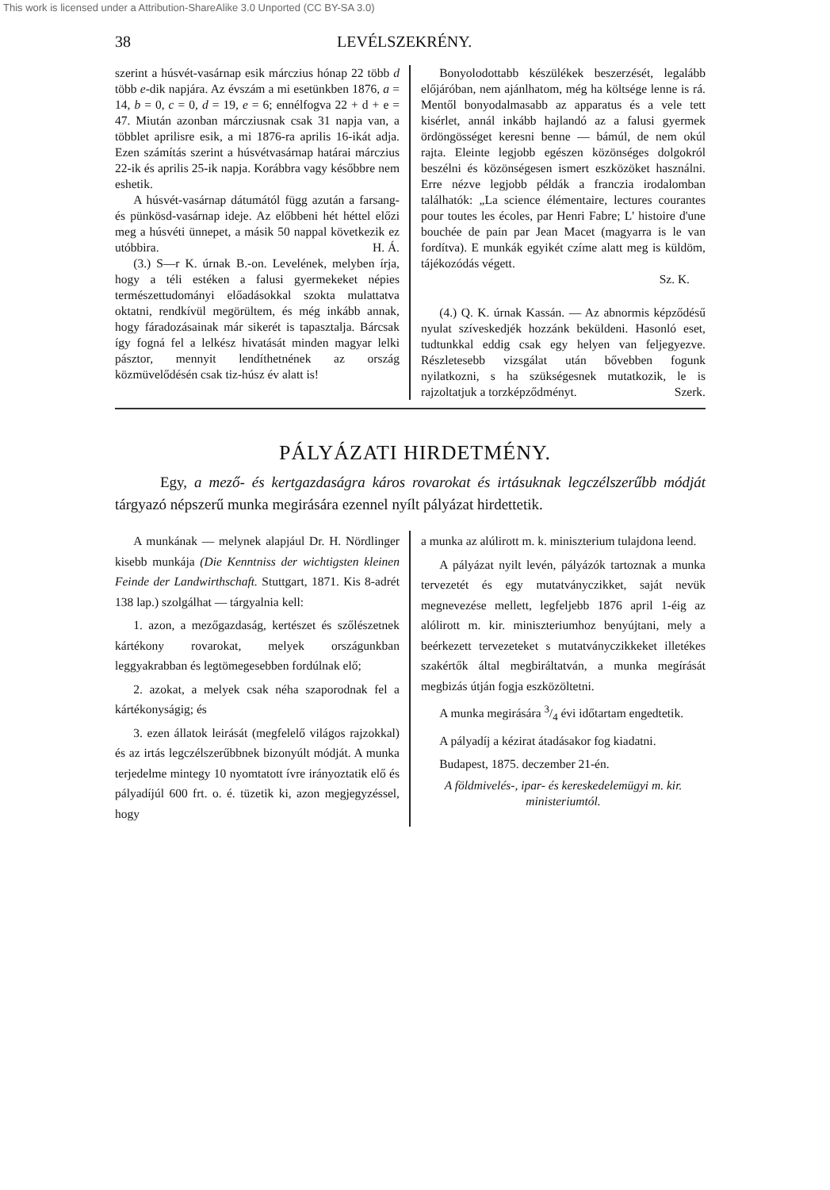This work is licensed under a Attribution-ShareAlike 3.0 Unported (CC BY-SA 3.0)
38 LEVÉLSZEKRÉNY.
szerint a húsvét-vasárnap esik márczius hónap 22 több d több e-dik napjára. Az évszám a mi esetünkben 1876, a = 14, b = 0, c = 0, d = 19, e = 6; ennélfogva 22 + d + e = 47. Miután azonban márcziusnak csak 31 napja van, a többlet aprilisre esik, a mi 1876-ra aprilis 16-ikát adja. Ezen számítás szerint a húsvétvasárnap határai márczius 22-ik és aprilis 25-ik napja. Korábbra vagy későbbre nem eshetik.
A húsvét-vasárnap dátumától függ azután a farsang- és pünkösd-vasárnap ideje. Az előbbeni hét héttel előzi meg a húsvéti ünnepet, a másik 50 nappal következik ez utóbbira. H. Á.
(3.) S—r K. úrnak B.-on. Levelének, melyben írja, hogy a téli estéken a falusi gyermekeket népies természettudományi előadásokkal szokta mulattatva oktatni, rendkívül megörültem, és még inkább annak, hogy fáradozásainak már sikerét is tapasztalja. Bárcsak így fogná fel a lelkész hivatását minden magyar lelki pásztor, mennyit lendíthetnének az ország közmüvelődésén csak tiz-húsz év alatt is!
Bonyolodottabb készülékek beszerzését, legalább előjáróban, nem ajánlhatom, még ha költsége lenne is rá. Mentől bonyodalmasabb az apparatus és a vele tett kisérlet, annál inkább hajlandó az a falusi gyermek ördöngösséget keresni benne — bámúl, de nem okúl rajta. Eleinte legjobb egészen közönséges dolgokról beszélni és közönségesen ismert eszközöket használni. Erre nézve legjobb példák a franczia irodalomban találhatók: „La science élémentaire, lectures courantes pour toutes les écoles, par Henri Fabre; L' histoire d'une bouchée de pain par Jean Macet (magyarra is le van fordítva). E munkák egyikét czíme alatt meg is küldöm, tájékozódás végett.
Sz. K.
(4.) Q. K. úrnak Kassán. — Az abnormis képződésű nyulat szíveskedjék hozzánk beküldeni. Hasonló eset, tudtunkkal eddig csak egy helyen van feljegyezve. Részletesebb vizsgálat után bővebben fogunk nyilatkozni, s ha szükségesnek mutatkozik, le is rajzoltatjuk a torzképződményt. Szerk.
PÁLYÁZATI HIRDETMÉNY.
Egy, a mező- és kertgazdaságra káros rovarokat és irtásuknak legczélszerűbb módját tárgyazó népszerű munka megirására ezennel nyílt pályázat hirdettetik.
A munkának — melynek alapjául Dr. H. Nördlinger kisebb munkája (Die Kenntniss der wichtigsten kleinen Feinde der Landwirthschaft. Stuttgart, 1871. Kis 8-adrét 138 lap.) szolgálhat — tárgyalnia kell:
1. azon, a mezőgazdaság, kertészet és szőlészetnek kártékony rovarokat, melyek országunkban leggyakrabban és legtömegesebben fordúlnak elő;
2. azokat, a melyek csak néha szaporodnak fel a kártékonyságig; és
3. ezen állatok leirását (megfelelő világos rajzokkal) és az irtás legczélszerűbbnek bizonyúlt módját. A munka terjedelme mintegy 10 nyomtatott ívre irányoztatik elő és pályadíjúl 600 frt. o. é. tüzetik ki, azon megjegyzéssel, hogy
a munka az alúlirott m. k. miniszterium tulajdona leend.
A pályázat nyilt levén, pályázók tartoznak a munka tervezetét és egy mutatványczikket, saját nevük megnevezése mellett, legfeljebb 1876 april 1-éig az alólirott m. kir. miniszteriumhoz benyújtani, mely a beérkezett tervezeteket s mutatványczikkeket illetékes szakértők által megbiráltatván, a munka megírását megbizás útján fogja eszközöltetni.
A munka megirására 3/4 évi időtartam engedtetik.
A pályadíj a kézirat átadásakor fog kiadatni.
Budapest, 1875. deczember 21-én.
A földmivelés-, ipar- és kereskedelemügyi m. kir. ministeriumtól.